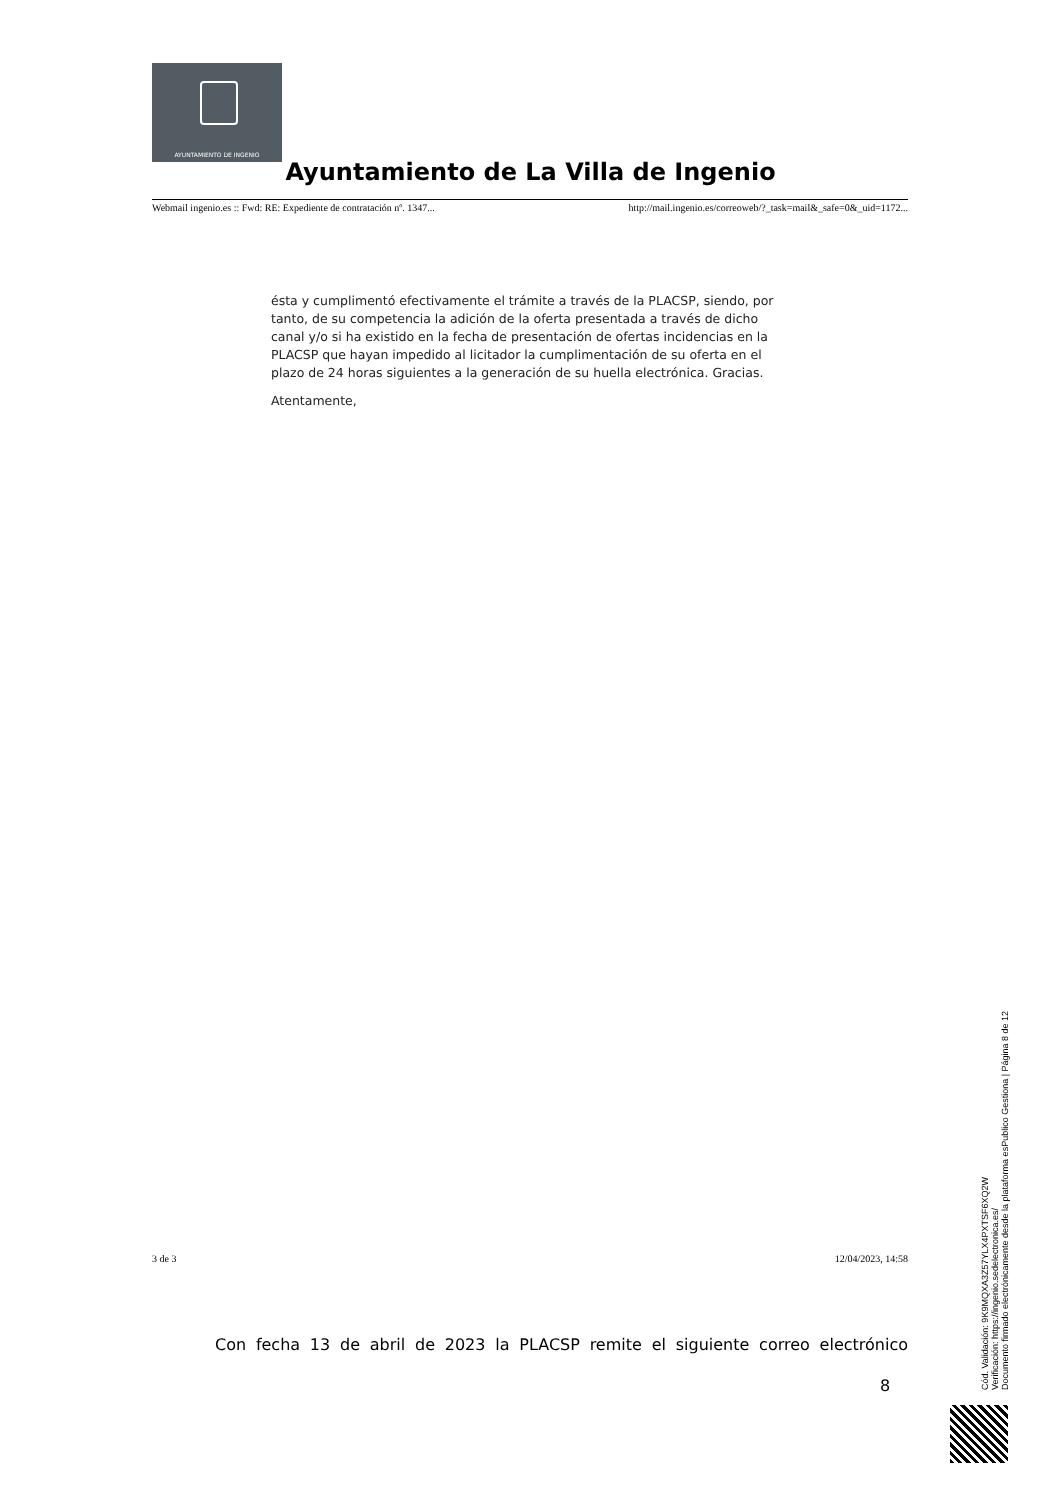AYUNTAMIENTO DE INGENIO
Ayuntamiento de La Villa de Ingenio
Webmail ingenio.es :: Fwd: RE: Expediente de contratación nº. 1347... http://mail.ingenio.es/correoweb/?_task=mail&_safe=0&_uid=1172...
ésta y cumplimentó efectivamente el trámite a través de la PLACSP, siendo, por tanto, de su competencia la adición de la oferta presentada a través de dicho canal y/o si ha existido en la fecha de presentación de ofertas incidencias en la PLACSP que hayan impedido al licitador la cumplimentación de su oferta en el plazo de 24 horas siguientes a la generación de su huella electrónica. Gracias.
Atentamente,
3 de 3 12/04/2023, 14:58
Con fecha 13 de abril de 2023 la PLACSP remite el siguiente correo electrónico
8
Cód. Validación: 9K9MQXA3Z57YLX4PXTSF6XQ2W
Verificación: https://ingenio.sedelectronica.es/
Documento firmado electrónicamente desde la plataforma esPublico Gestiona | Página 8 de 12